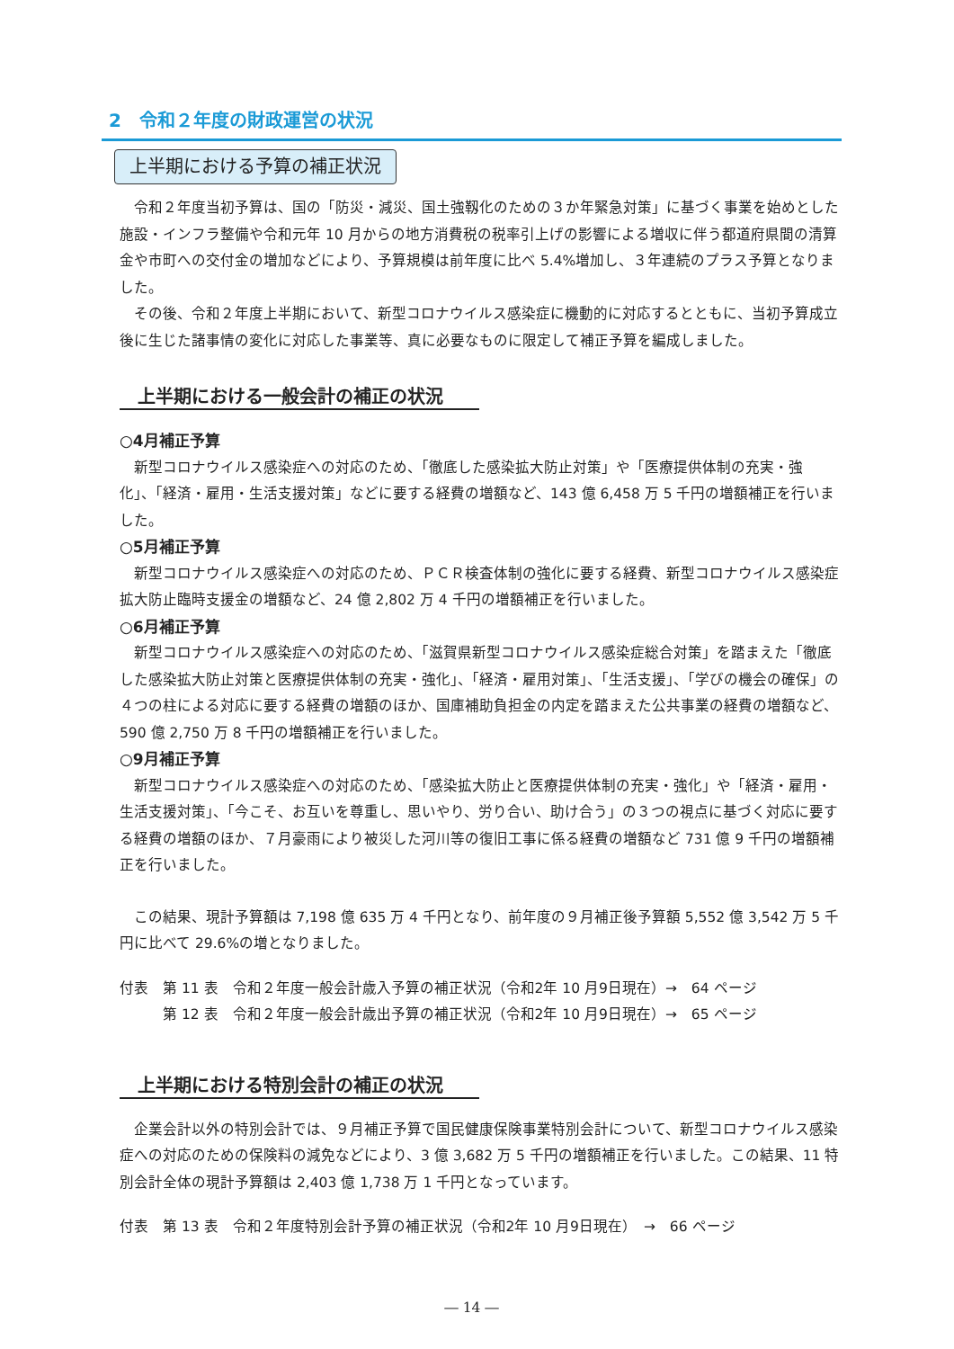2　令和２年度の財政運営の状況
上半期における予算の補正状況
令和２年度当初予算は、国の「防災・減災、国土強靱化のための３か年緊急対策」に基づく事業を始めとした施設・インフラ整備や令和元年 10 月からの地方消費税の税率引上げの影響による増収に伴う都道府県間の清算金や市町への交付金の増加などにより、予算規模は前年度に比べ 5.4%増加し、３年連続のプラス予算となりました。
その後、令和２年度上半期において、新型コロナウイルス感染症に機動的に対応するとともに、当初予算成立後に生じた諸事情の変化に対応した事業等、真に必要なものに限定して補正予算を編成しました。
上半期における一般会計の補正の状況
○4月補正予算
新型コロナウイルス感染症への対応のため、「徹底した感染拡大防止対策」や「医療提供体制の充実・強化」、「経済・雇用・生活支援対策」などに要する経費の増額など、143 億 6,458 万 5 千円の増額補正を行いました。
○5月補正予算
新型コロナウイルス感染症への対応のため、ＰＣＲ検査体制の強化に要する経費、新型コロナウイルス感染症拡大防止臨時支援金の増額など、24 億 2,802 万 4 千円の増額補正を行いました。
○6月補正予算
新型コロナウイルス感染症への対応のため、「滋賀県新型コロナウイルス感染症総合対策」を踏まえた「徹底した感染拡大防止対策と医療提供体制の充実・強化」、「経済・雇用対策」、「生活支援」、「学びの機会の確保」の４つの柱による対応に要する経費の増額のほか、国庫補助負担金の内定を踏まえた公共事業の経費の増額など、590 億 2,750 万 8 千円の増額補正を行いました。
○9月補正予算
新型コロナウイルス感染症への対応のため、「感染拡大防止と医療提供体制の充実・強化」や「経済・雇用・生活支援対策」、「今こそ、お互いを尊重し、思いやり、労り合い、助け合う」の３つの視点に基づく対応に要する経費の増額のほか、７月豪雨により被災した河川等の復旧工事に係る経費の増額など 731 億 9 千円の増額補正を行いました。
この結果、現計予算額は 7,198 億 635 万 4 千円となり、前年度の９月補正後予算額 5,552 億 3,542 万 5 千円に比べて 29.6%の増となりました。
付表　第 11 表　令和２年度一般会計歳入予算の補正状況（令和2年 10 月9日現在）→　64 ページ
　　　第 12 表　令和２年度一般会計歳出予算の補正状況（令和2年 10 月9日現在）→　65 ページ
上半期における特別会計の補正の状況
企業会計以外の特別会計では、９月補正予算で国民健康保険事業特別会計について、新型コロナウイルス感染症への対応のための保険料の減免などにより、3 億 3,682 万 5 千円の増額補正を行いました。この結果、11 特別会計全体の現計予算額は 2,403 億 1,738 万 1 千円となっています。
付表　第 13 表　令和２年度特別会計予算の補正状況（令和2年 10 月9日現在）　→　66 ページ
― 14 ―